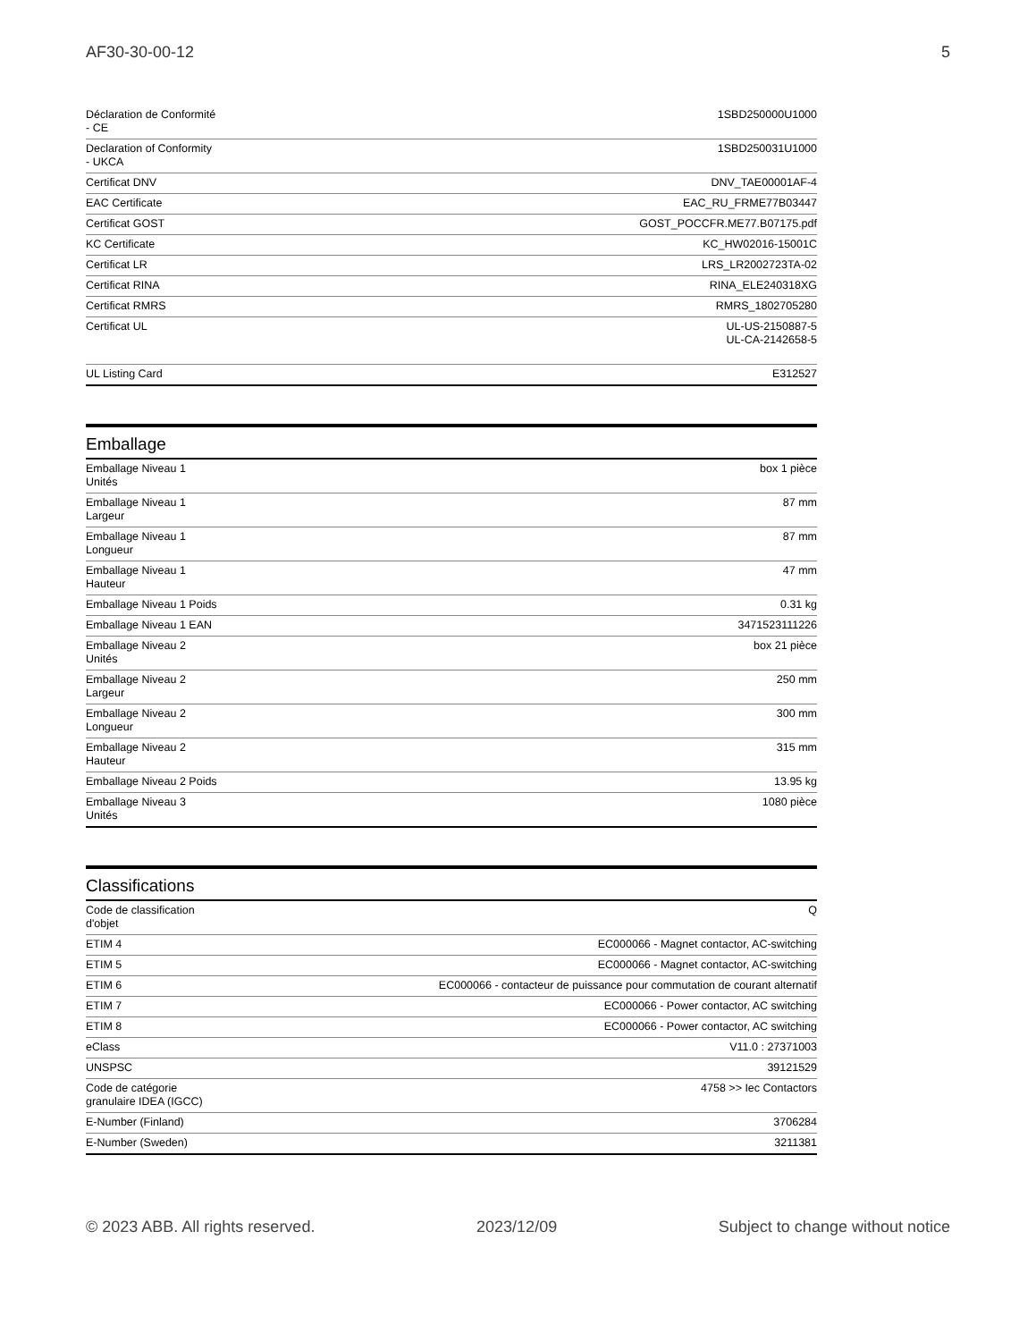AF30-30-00-12 5
| Déclaration de Conformité - CE | 1SBD250000U1000 |
| Declaration of Conformity - UKCA | 1SBD250031U1000 |
| Certificat DNV | DNV_TAE00001AF-4 |
| EAC Certificate | EAC_RU_FRME77B03447 |
| Certificat GOST | GOST_POCCFR.ME77.B07175.pdf |
| KC Certificate | KC_HW02016-15001C |
| Certificat LR | LRS_LR2002723TA-02 |
| Certificat RINA | RINA_ELE240318XG |
| Certificat RMRS | RMRS_1802705280 |
| Certificat UL | UL-US-2150887-5 UL-CA-2142658-5 |
| UL Listing Card | E312527 |
Emballage
| Emballage Niveau 1 Unités | box 1 pièce |
| Emballage Niveau 1 Largeur | 87 mm |
| Emballage Niveau 1 Longueur | 87 mm |
| Emballage Niveau 1 Hauteur | 47 mm |
| Emballage Niveau 1 Poids | 0.31 kg |
| Emballage Niveau 1 EAN | 3471523111226 |
| Emballage Niveau 2 Unités | box 21 pièce |
| Emballage Niveau 2 Largeur | 250 mm |
| Emballage Niveau 2 Longueur | 300 mm |
| Emballage Niveau 2 Hauteur | 315 mm |
| Emballage Niveau 2 Poids | 13.95 kg |
| Emballage Niveau 3 Unités | 1080 pièce |
Classifications
| Code de classification d'objet | Q |
| ETIM 4 | EC000066 - Magnet contactor, AC-switching |
| ETIM 5 | EC000066 - Magnet contactor, AC-switching |
| ETIM 6 | EC000066 - contacteur de puissance pour commutation de courant alternatif |
| ETIM 7 | EC000066 - Power contactor, AC switching |
| ETIM 8 | EC000066 - Power contactor, AC switching |
| eClass | V11.0 : 27371003 |
| UNSPSC | 39121529 |
| Code de catégorie granulaire IDEA (IGCC) | 4758 >> Iec Contactors |
| E-Number (Finland) | 3706284 |
| E-Number (Sweden) | 3211381 |
© 2023 ABB. All rights reserved. 2023/12/09 Subject to change without notice